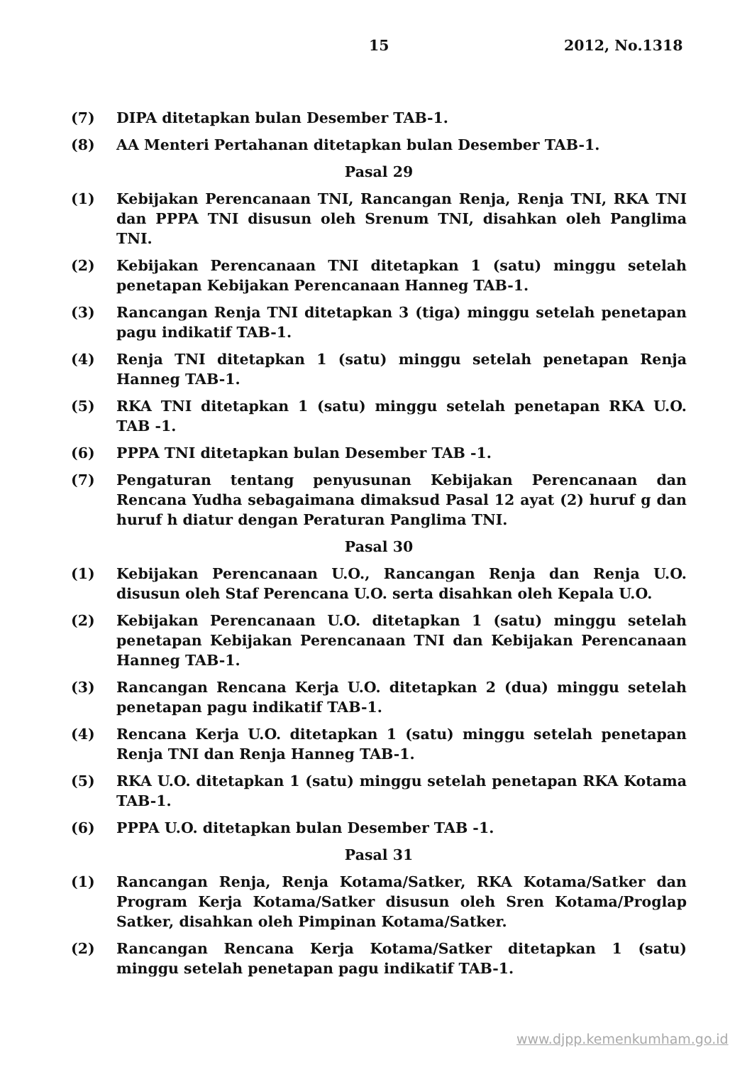15 2012, No.1318
(7) DIPA ditetapkan bulan Desember TAB-1.
(8) AA Menteri Pertahanan ditetapkan bulan Desember TAB-1.
Pasal 29
(1) Kebijakan Perencanaan TNI, Rancangan Renja, Renja TNI, RKA TNI dan PPPA TNI disusun oleh Srenum TNI, disahkan oleh Panglima TNI.
(2) Kebijakan Perencanaan TNI ditetapkan 1 (satu) minggu setelah penetapan Kebijakan Perencanaan Hanneg TAB-1.
(3) Rancangan Renja TNI ditetapkan 3 (tiga) minggu setelah penetapan pagu indikatif TAB-1.
(4) Renja TNI ditetapkan 1 (satu) minggu setelah penetapan Renja Hanneg TAB-1.
(5) RKA TNI ditetapkan 1 (satu) minggu setelah penetapan RKA U.O. TAB -1.
(6) PPPA TNI ditetapkan bulan Desember TAB -1.
(7) Pengaturan tentang penyusunan Kebijakan Perencanaan dan Rencana Yudha sebagaimana dimaksud Pasal 12 ayat (2) huruf g dan huruf h diatur dengan Peraturan Panglima TNI.
Pasal 30
(1) Kebijakan Perencanaan U.O., Rancangan Renja dan Renja U.O. disusun oleh Staf Perencana U.O. serta disahkan oleh Kepala U.O.
(2) Kebijakan Perencanaan U.O. ditetapkan 1 (satu) minggu setelah penetapan Kebijakan Perencanaan TNI dan Kebijakan Perencanaan Hanneg TAB-1.
(3) Rancangan Rencana Kerja U.O. ditetapkan 2 (dua) minggu setelah penetapan pagu indikatif TAB-1.
(4) Rencana Kerja U.O. ditetapkan 1 (satu) minggu setelah penetapan Renja TNI dan Renja Hanneg TAB-1.
(5) RKA U.O. ditetapkan 1 (satu) minggu setelah penetapan RKA Kotama TAB-1.
(6) PPPA U.O. ditetapkan bulan Desember TAB -1.
Pasal 31
(1) Rancangan Renja, Renja Kotama/Satker, RKA Kotama/Satker dan Program Kerja Kotama/Satker disusun oleh Sren Kotama/Proglap Satker, disahkan oleh Pimpinan Kotama/Satker.
(2) Rancangan Rencana Kerja Kotama/Satker ditetapkan 1 (satu) minggu setelah penetapan pagu indikatif TAB-1.
www.djpp.kemenkumham.go.id